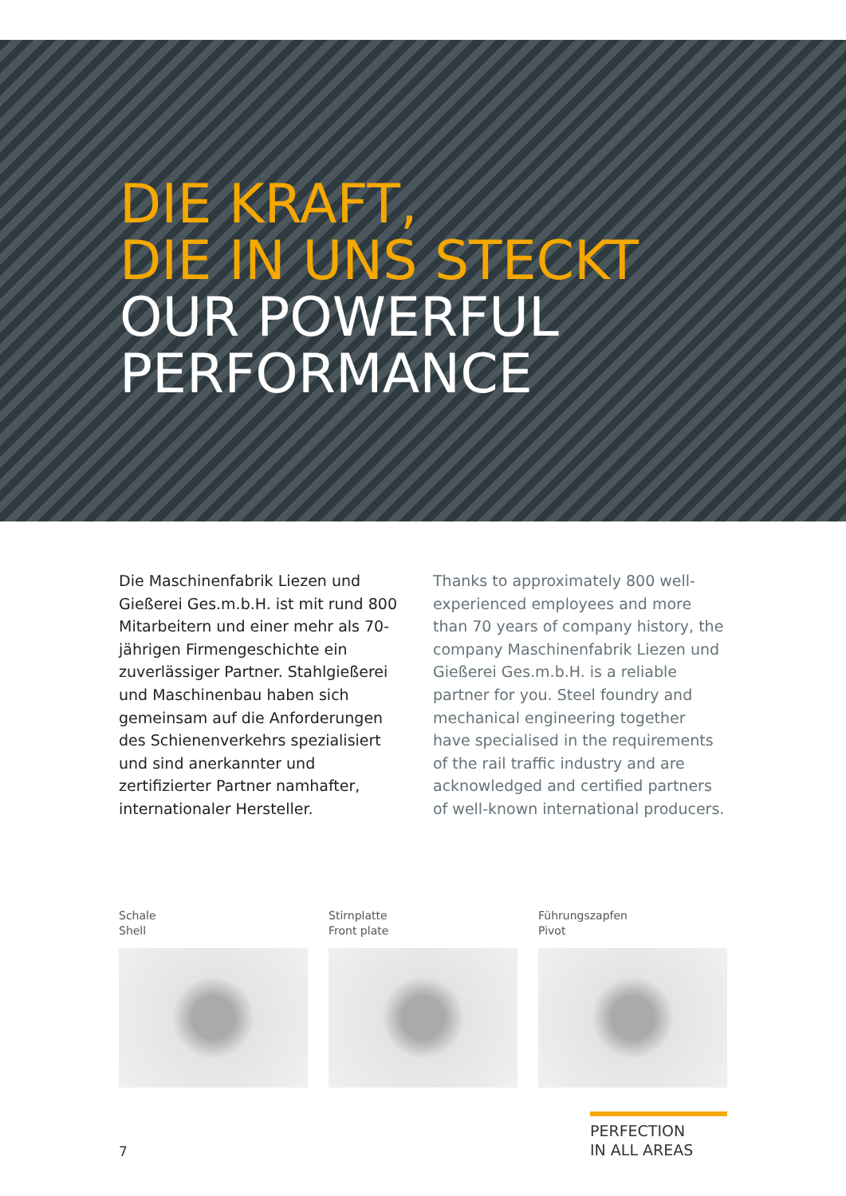DIE KRAFT,
DIE IN UNS STECKT
OUR POWERFUL
PERFORMANCE
Die Maschinenfabrik Liezen und Gießerei Ges.m.b.H. ist mit rund 800 Mitarbeitern und einer mehr als 70-jährigen Firmengeschichte ein zuverlässiger Partner. Stahlgießerei und Maschinenbau haben sich gemeinsam auf die Anforderungen des Schienenverkehrs spezialisiert und sind anerkannter und zertifizierter Partner namhafter, internationaler Hersteller.
Thanks to approximately 800 well-experienced employees and more than 70 years of company history, the company Maschinenfabrik Liezen und Gießerei Ges.m.b.H. is a reliable partner for you. Steel foundry and mechanical engineering together have specialised in the requirements of the rail traffic industry and are acknowledged and certified partners of well-known international producers.
Schale
Shell
Stirnplatte
Front plate
Führungszapfen
Pivot
7
PERFECTION
IN ALL AREAS